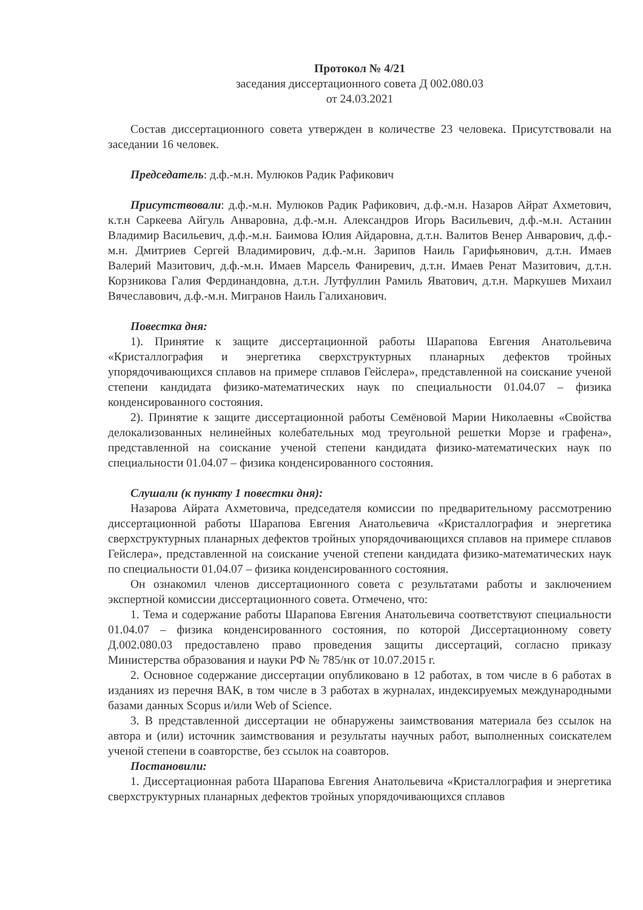Протокол № 4/21
заседания диссертационного совета Д 002.080.03
от 24.03.2021
Состав диссертационного совета утвержден в количестве 23 человека. Присутствовали на заседании 16 человек.
Председатель: д.ф.-м.н. Мулюков Радик Рафикович
Присутствовали: д.ф.-м.н. Мулюков Радик Рафикович, д.ф.-м.н. Назаров Айрат Ахметович, к.т.н Саркеева Айгуль Анваровна, д.ф.-м.н. Александров Игорь Васильевич, д.ф.-м.н. Астанин Владимир Васильевич, д.ф.-м.н. Баимова Юлия Айдаровна, д.т.н. Валитов Венер Анварович, д.ф.-м.н. Дмитриев Сергей Владимирович, д.ф.-м.н. Зарипов Наиль Гарифьянович, д.т.н. Имаев Валерий Мазитович, д.ф.-м.н. Имаев Марсель Фаниревич, д.т.н. Имаев Ренат Мазитович, д.т.н. Корзникова Галия Фердинандовна, д.т.н. Лутфуллин Рамиль Яватович, д.т.н. Маркушев Михаил Вячеславович, д.ф.-м.н. Мигранов Наиль Галиханович.
Повестка дня:
1). Принятие к защите диссертационной работы Шарапова Евгения Анатольевича «Кристаллография и энергетика сверхструктурных планарных дефектов тройных упорядочивающихся сплавов на примере сплавов Гейслера», представленной на соискание ученой степени кандидата физико-математических наук по специальности 01.04.07 – физика конденсированного состояния.
2). Принятие к защите диссертационной работы Семёновой Марии Николаевны «Свойства делокализованных нелинейных колебательных мод треугольной решетки Морзе и графена», представленной на соискание ученой степени кандидата физико-математических наук по специальности 01.04.07 – физика конденсированного состояния.
Слушали (к пункту 1 повестки дня):
Назарова Айрата Ахметовича, председателя комиссии по предварительному рассмотрению диссертационной работы Шарапова Евгения Анатольевича «Кристаллография и энергетика сверхструктурных планарных дефектов тройных упорядочивающихся сплавов на примере сплавов Гейслера», представленной на соискание ученой степени кандидата физико-математических наук по специальности 01.04.07 – физика конденсированного состояния.
Он ознакомил членов диссертационного совета с результатами работы и заключением экспертной комиссии диссертационного совета. Отмечено, что:
1. Тема и содержание работы Шарапова Евгения Анатольевича соответствуют специальности 01.04.07 – физика конденсированного состояния, по которой Диссертационному совету Д.002.080.03 предоставлено право проведения защиты диссертаций, согласно приказу Министерства образования и науки РФ № 785/нк от 10.07.2015 г.
2. Основное содержание диссертации опубликовано в 12 работах, в том числе в 6 работах в изданиях из перечня ВАК, в том числе в 3 работах в журналах, индексируемых международными базами данных Scopus и/или Web of Science.
3. В представленной диссертации не обнаружены заимствования материала без ссылок на автора и (или) источник заимствования и результаты научных работ, выполненных соискателем ученой степени в соавторстве, без ссылок на соавторов.
Постановили:
1. Диссертационная работа Шарапова Евгения Анатольевича «Кристаллография и энергетика сверхструктурных планарных дефектов тройных упорядочивающихся сплавов